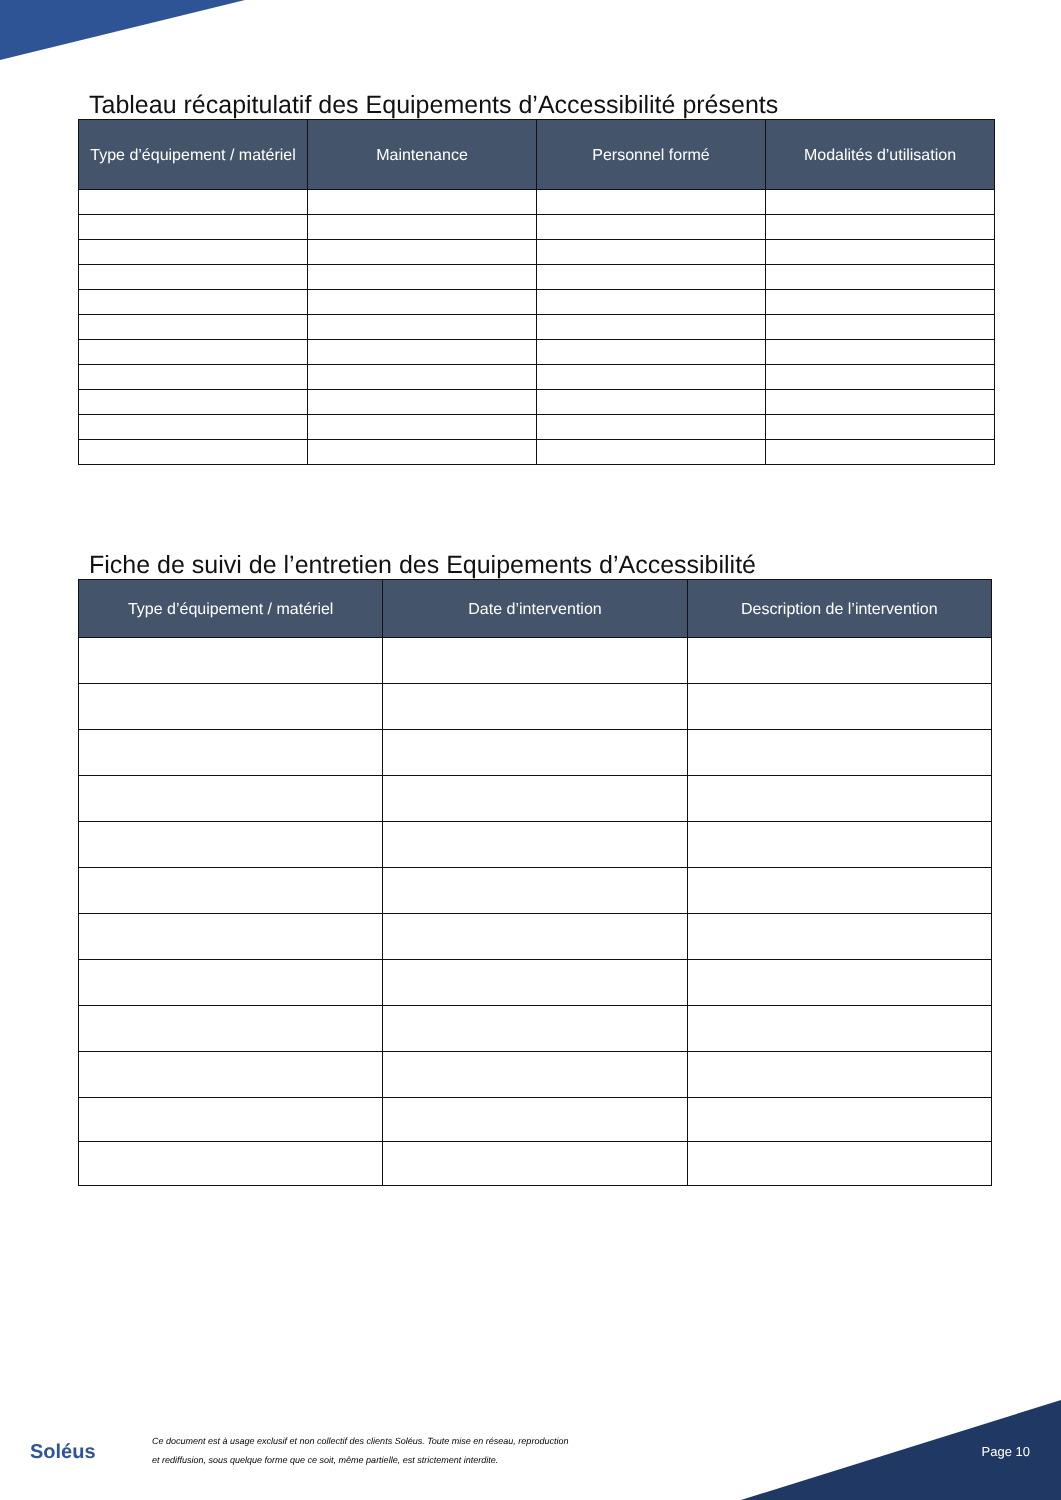Tableau récapitulatif des Equipements d’Accessibilité présents
| Type d’équipement / matériel | Maintenance | Personnel formé | Modalités d’utilisation |
| --- | --- | --- | --- |
Fiche de suivi de l’entretien des Equipements d’Accessibilité
| Type d’équipement / matériel | Date d’intervention | Description de l’intervention |
| --- | --- | --- |
Soléus
Ce document est à usage exclusif et non collectif des clients Soléus. Toute mise en réseau, reproduction
et rediffusion, sous quelque forme que ce soit, même partielle, est strictement interdite.
Page 10